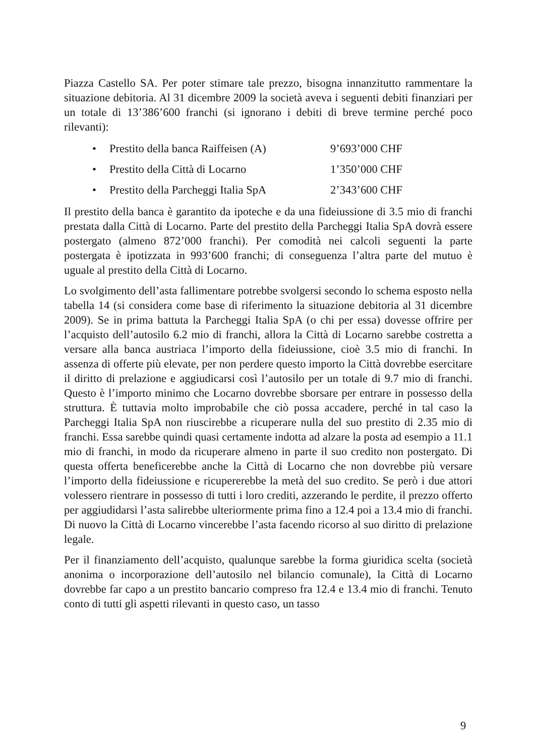Piazza Castello SA. Per poter stimare tale prezzo, bisogna innanzitutto rammentare la situazione debitoria. Al 31 dicembre 2009 la società aveva i seguenti debiti finanziari per un totale di 13’386’600 franchi (si ignorano i debiti di breve termine perché poco rilevanti):
• Prestito della banca Raiffeisen (A) 9’693’000 CHF
• Prestito della Città di Locarno 1’350’000 CHF
• Prestito della Parcheggi Italia SpA 2’343’600 CHF
Il prestito della banca è garantito da ipoteche e da una fideiussione di 3.5 mio di franchi prestata dalla Città di Locarno. Parte del prestito della Parcheggi Italia SpA dovrà essere postergato (almeno 872’000 franchi). Per comodità nei calcoli seguenti la parte postergata è ipotizzata in 993’600 franchi; di conseguenza l’altra parte del mutuo è uguale al prestito della Città di Locarno.
Lo svolgimento dell’asta fallimentare potrebbe svolgersi secondo lo schema esposto nella tabella 14 (si considera come base di riferimento la situazione debitoria al 31 dicembre 2009). Se in prima battuta la Parcheggi Italia SpA (o chi per essa) dovesse offrire per l’acquisto dell’autosilo 6.2 mio di franchi, allora la Città di Locarno sarebbe costretta a versare alla banca austriaca l’importo della fideiussione, cioè 3.5 mio di franchi. In assenza di offerte più elevate, per non perdere questo importo la Città dovrebbe esercitare il diritto di prelazione e aggiudicarsi così l’autosilo per un totale di 9.7 mio di franchi. Questo è l’importo minimo che Locarno dovrebbe sborsare per entrare in possesso della struttura. È tuttavia molto improbabile che ciò possa accadere, perché in tal caso la Parcheggi Italia SpA non riuscirebbe a ricuperare nulla del suo prestito di 2.35 mio di franchi. Essa sarebbe quindi quasi certamente indotta ad alzare la posta ad esempio a 11.1 mio di franchi, in modo da ricuperare almeno in parte il suo credito non postergato. Di questa offerta beneficerebbe anche la Città di Locarno che non dovrebbe più versare l’importo della fideiussione e ricupererebbe la metà del suo credito. Se però i due attori volessero rientrare in possesso di tutti i loro crediti, azzerando le perdite, il prezzo offerto per aggiudidarsi l’asta salirebbe ulteriormente prima fino a 12.4 poi a 13.4 mio di franchi. Di nuovo la Città di Locarno vincerebbe l’asta facendo ricorso al suo diritto di prelazione legale.
Per il finanziamento dell’acquisto, qualunque sarebbe la forma giuridica scelta (società anonima o incorporazione dell’autosilo nel bilancio comunale), la Città di Locarno dovrebbe far capo a un prestito bancario compreso fra 12.4 e 13.4 mio di franchi. Tenuto conto di tutti gli aspetti rilevanti in questo caso, un tasso
9